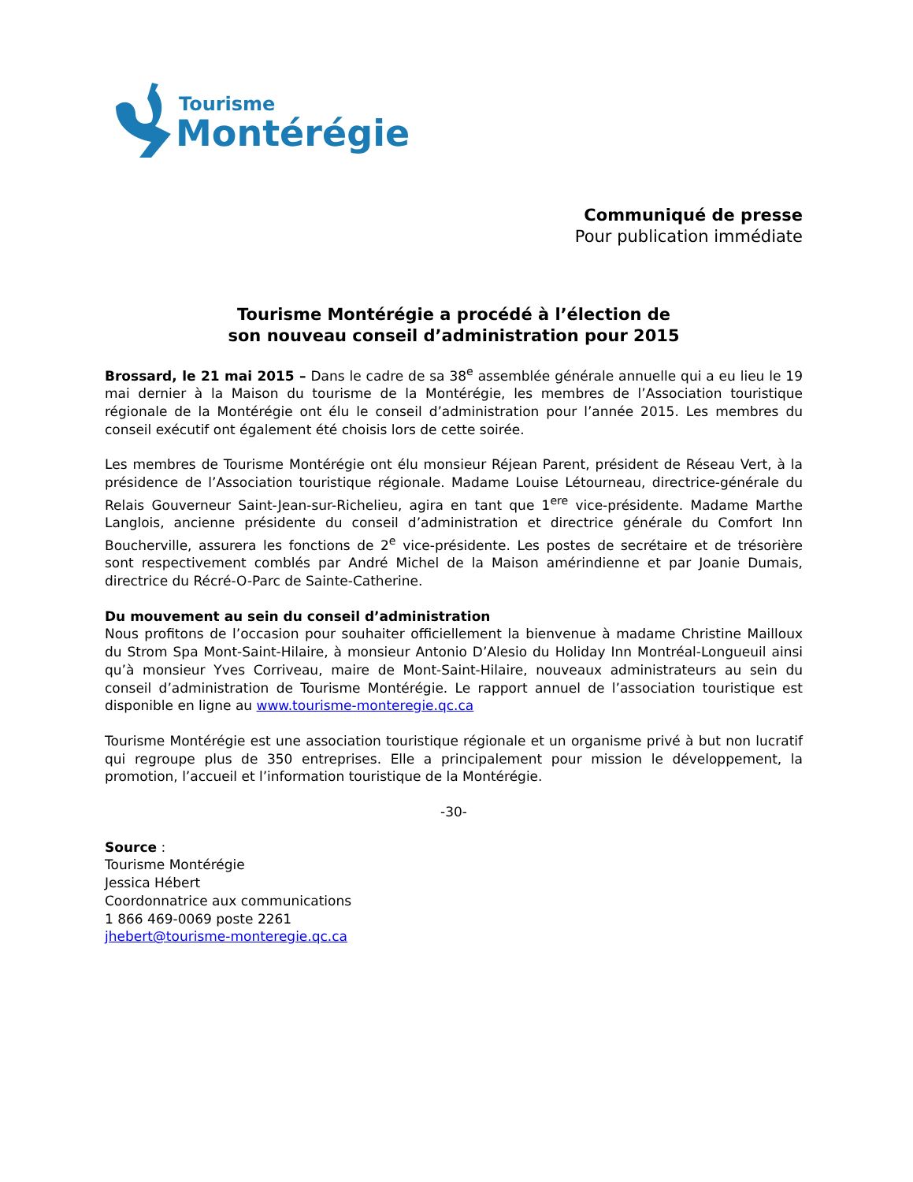Tourisme
Montérégie
Communiqué de presse
Pour publication immédiate
Tourisme Montérégie a procédé à l’élection de
son nouveau conseil d’administration pour 2015
Brossard, le 21 mai 2015 – Dans le cadre de sa 38<sup>e</sup> assemblée générale annuelle qui a eu lieu le 19 mai dernier à la Maison du tourisme de la Montérégie, les membres de l’Association touristique régionale de la Montérégie ont élu le conseil d’administration pour l’année 2015. Les membres du conseil exécutif ont également été choisis lors de cette soirée.
Les membres de Tourisme Montérégie ont élu monsieur Réjean Parent, président de Réseau Vert, à la présidence de l’Association touristique régionale. Madame Louise Létourneau, directrice-générale du Relais Gouverneur Saint-Jean-sur-Richelieu, agira en tant que 1<sup>ere</sup> vice-présidente. Madame Marthe Langlois, ancienne présidente du conseil d’administration et directrice générale du Comfort Inn Boucherville, assurera les fonctions de 2<sup>e</sup> vice-présidente. Les postes de secrétaire et de trésorière sont respectivement comblés par André Michel de la Maison amérindienne et par Joanie Dumais, directrice du Récré-O-Parc de Sainte-Catherine.
Du mouvement au sein du conseil d’administration
Nous profitons de l’occasion pour souhaiter officiellement la bienvenue à madame Christine Mailloux du Strom Spa Mont-Saint-Hilaire, à monsieur Antonio D’Alesio du Holiday Inn Montréal-Longueuil ainsi qu’à monsieur Yves Corriveau, maire de Mont-Saint-Hilaire, nouveaux administrateurs au sein du conseil d’administration de Tourisme Montérégie. Le rapport annuel de l’association touristique est disponible en ligne au www.tourisme-monteregie.qc.ca
Tourisme Montérégie est une association touristique régionale et un organisme privé à but non lucratif qui regroupe plus de 350 entreprises. Elle a principalement pour mission le développement, la promotion, l’accueil et l’information touristique de la Montérégie.
-30-
Source :
Tourisme Montérégie
Jessica Hébert
Coordonnatrice aux communications
1 866 469-0069 poste 2261
jhebert@tourisme-monteregie.qc.ca